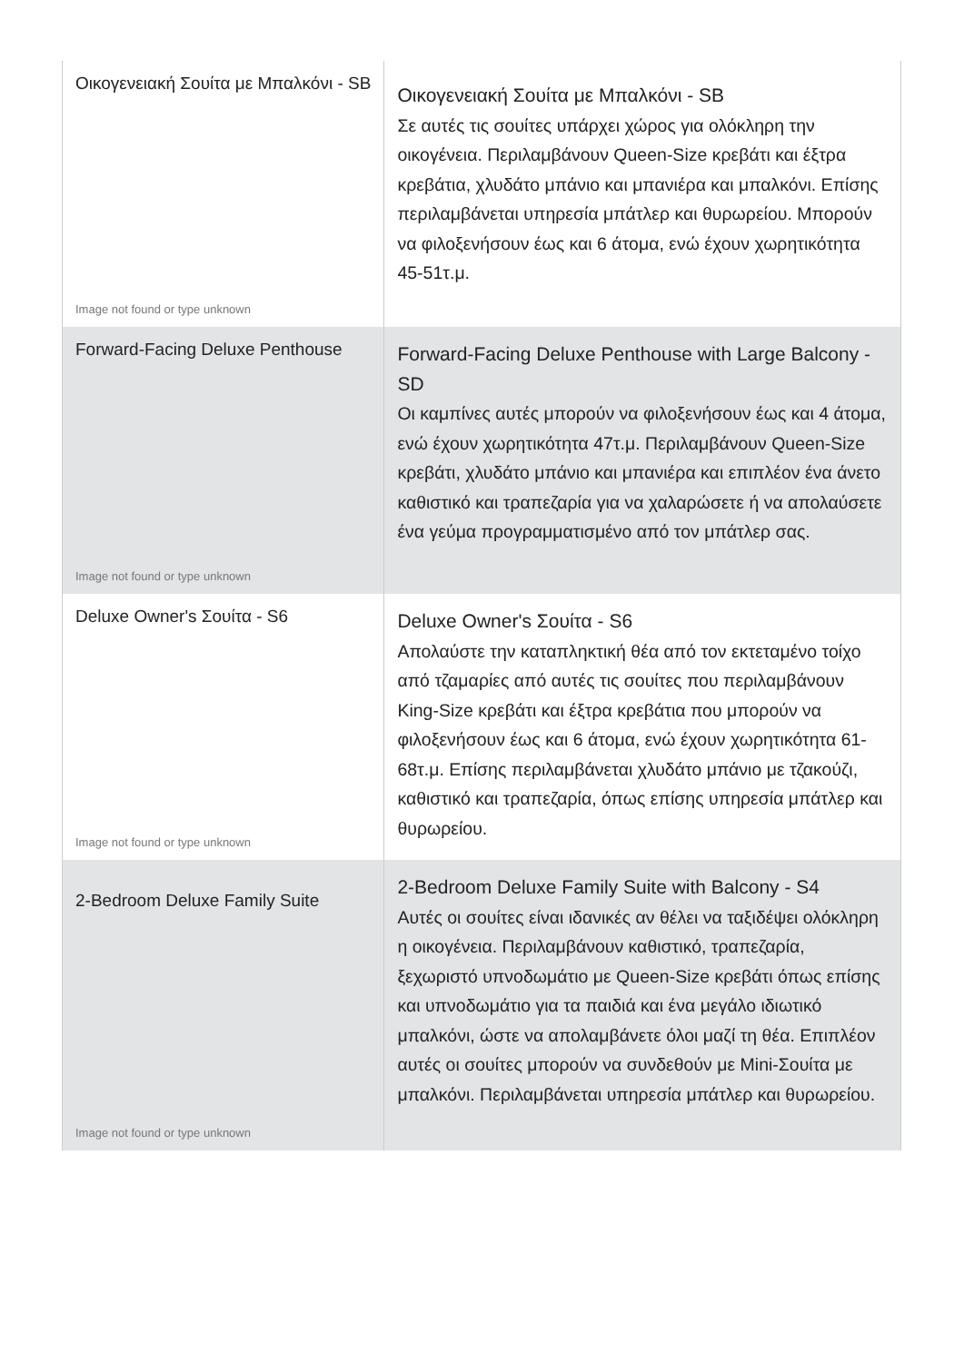| Οικογενειακή Σουίτα με Μπαλκόνι - SB Image not found or type unknown | Οικογενειακή Σουίτα με Μπαλκόνι - SB Σε αυτές τις σουίτες υπάρχει χώρος για ολόκληρη την οικογένεια. Περιλαμβάνουν Queen-Size κρεβάτι και έξτρα κρεβάτια, χλυδάτο μπάνιο και μπανιέρα και μπαλκόνι. Επίσης περιλαμβάνεται υπηρεσία μπάτλερ και θυρωρείου. Μπορούν να φιλοξενήσουν έως και 6 άτομα, ενώ έχουν χωρητικότητα 45-51τ.μ. |
| Forward-Facing Deluxe Penthouse Image not found or type unknown | Forward-Facing Deluxe Penthouse with Large Balcony - SD Οι καμπίνες αυτές μπορούν να φιλοξενήσουν έως και 4 άτομα, ενώ έχουν χωρητικότητα 47τ.μ. Περιλαμβάνουν Queen-Size κρεβάτι, χλυδάτο μπάνιο και μπανιέρα και επιπλέον ένα άνετο καθιστικό και τραπεζαρία για να χαλαρώσετε ή να απολαύσετε ένα γεύμα προγραμματισμένο από τον μπάτλερ σας. |
| Deluxe Owner's Σουίτα - S6 Image not found or type unknown | Deluxe Owner's Σουίτα - S6 Απολαύστε την καταπληκτική θέα από τον εκτεταμένο τοίχο από τζαμαρίες από αυτές τις σουίτες που περιλαμβάνουν King-Size κρεβάτι και έξτρα κρεβάτια που μπορούν να φιλοξενήσουν έως και 6 άτομα, ενώ έχουν χωρητικότητα 61-68τ.μ. Επίσης περιλαμβάνεται χλυδάτο μπάνιο με τζακούζι, καθιστικό και τραπεζαρία, όπως επίσης υπηρεσία μπάτλερ και θυρωρείου. |
| 2-Bedroom Deluxe Family Suite Image not found or type unknown | 2-Bedroom Deluxe Family Suite with Balcony - S4 Αυτές οι σουίτες είναι ιδανικές αν θέλει να ταξιδέψει ολόκληρη η οικογένεια. Περιλαμβάνουν καθιστικό, τραπεζαρία, ξεχωριστό υπνοδωμάτιο με Queen-Size κρεβάτι όπως επίσης και υπνοδωμάτιο για τα παιδιά και ένα μεγάλο ιδιωτικό μπαλκόνι, ώστε να απολαμβάνετε όλοι μαζί τη θέα. Επιπλέον αυτές οι σουίτες μπορούν να συνδεθούν με Mini-Σουίτα με μπαλκόνι. Περιλαμβάνεται υπηρεσία μπάτλερ και θυρωρείου. |